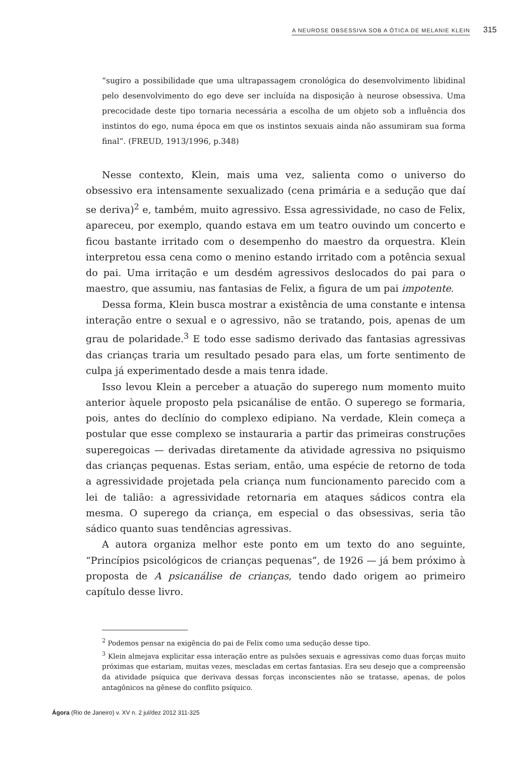A NEUROSE OBSESSIVA SOB A ÓTICA DE MELANIE KLEIN 315
“sugiro a possibilidade que uma ultrapassagem cronológica do desenvolvimento libidinal pelo desenvolvimento do ego deve ser incluída na disposição à neurose obsessiva. Uma precocidade deste tipo tornaria necessária a escolha de um objeto sob a influência dos instintos do ego, numa época em que os instintos sexuais ainda não assumiram sua forma final”. (FREUD, 1913/1996, p.348)
Nesse contexto, Klein, mais uma vez, salienta como o universo do obsessivo era intensamente sexualizado (cena primária e a sedução que daí se deriva)<sup>2</sup> e, também, muito agressivo. Essa agressividade, no caso de Felix, apareceu, por exemplo, quando estava em um teatro ouvindo um concerto e ficou bastante irritado com o desempenho do maestro da orquestra. Klein interpretou essa cena como o menino estando irritado com a potência sexual do pai. Uma irritação e um desdém agressivos deslocados do pai para o maestro, que assumiu, nas fantasias de Felix, a figura de um pai impotente.
Dessa forma, Klein busca mostrar a existência de uma constante e intensa interação entre o sexual e o agressivo, não se tratando, pois, apenas de um grau de polaridade.<sup>3</sup> E todo esse sadismo derivado das fantasias agressivas das crianças traria um resultado pesado para elas, um forte sentimento de culpa já experimentado desde a mais tenra idade.
Isso levou Klein a perceber a atuação do superego num momento muito anterior àquele proposto pela psicanálise de então. O superego se formaria, pois, antes do declínio do complexo edipiano. Na verdade, Klein começa a postular que esse complexo se instauraria a partir das primeiras construções superegoicas — derivadas diretamente da atividade agressiva no psiquismo das crianças pequenas. Estas seriam, então, uma espécie de retorno de toda a agressividade projetada pela criança num funcionamento parecido com a lei de talião: a agressividade retornaria em ataques sádicos contra ela mesma. O superego da criança, em especial o das obsessivas, seria tão sádico quanto suas tendências agressivas.
A autora organiza melhor este ponto em um texto do ano seguinte, “Princípios psicológicos de crianças pequenas”, de 1926 — já bem próximo à proposta de A psicanálise de crianças, tendo dado origem ao primeiro capítulo desse livro.
<sup>2</sup> Podemos pensar na exigência do pai de Felix como uma sedução desse tipo.
<sup>3</sup> Klein almejava explicitar essa interação entre as pulsões sexuais e agressivas como duas forças muito próximas que estariam, muitas vezes, mescladas em certas fantasias. Era seu desejo que a compreensão da atividade psíquica que derivava dessas forças inconscientes não se tratasse, apenas, de polos antagônicos na gênese do conflito psíquico.
Ágora (Rio de Janeiro) v. XV n. 2 jul/dez 2012 311-325